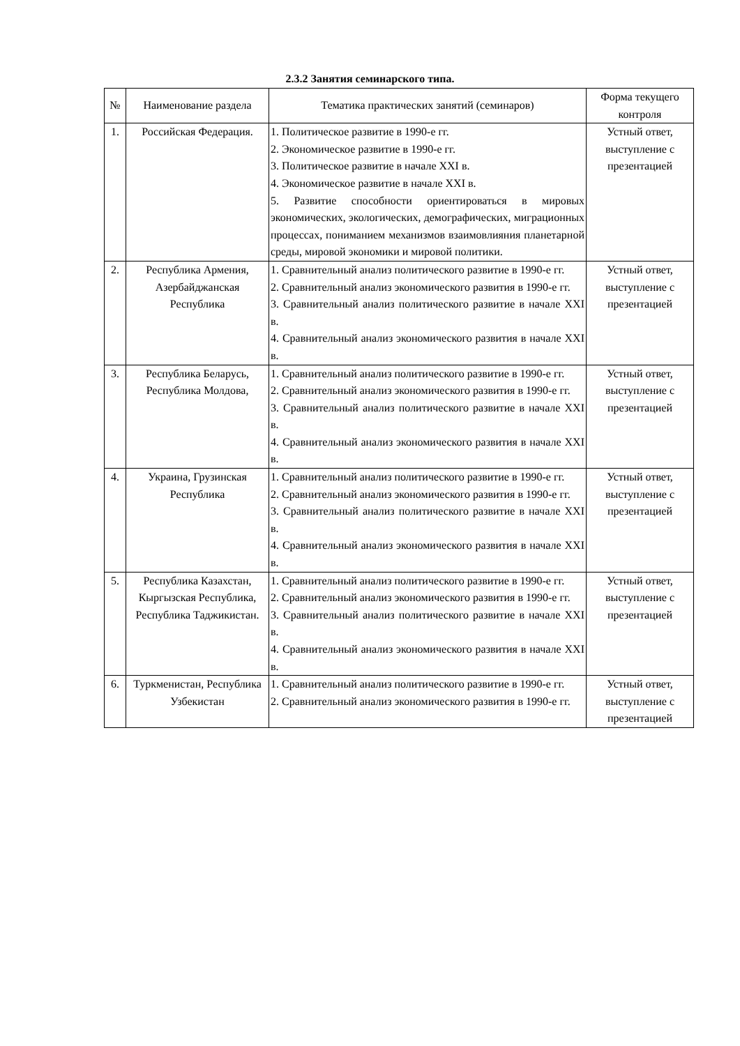2.3.2 Занятия семинарского типа.
| № | Наименование раздела | Тематика практических занятий (семинаров) | Форма текущего контроля |
| --- | --- | --- | --- |
| 1. | Российская Федерация. | 1. Политическое развитие в 1990-е гг. 2. Экономическое развитие в 1990-е гг. 3. Политическое развитие в начале XXI в. 4. Экономическое развитие в начале XXI в. 5. Развитие способности ориентироваться в мировых экономических, экологических, демографических, миграционных процессах, пониманием механизмов взаимовлияния планетарной среды, мировой экономики и мировой политики. | Устный ответ, выступление с презентацией |
| 2. | Республика Армения, Азербайджанская Республика | 1. Сравнительный анализ политического развитие в 1990-е гг. 2. Сравнительный анализ экономического развития в 1990-е гг. 3. Сравнительный анализ политического развитие в начале XXI в. 4. Сравнительный анализ экономического развития в начале XXI в. | Устный ответ, выступление с презентацией |
| 3. | Республика Беларусь, Республика Молдова, | 1. Сравнительный анализ политического развитие в 1990-е гг. 2. Сравнительный анализ экономического развития в 1990-е гг. 3. Сравнительный анализ политического развитие в начале XXI в. 4. Сравнительный анализ экономического развития в начале XXI в. | Устный ответ, выступление с презентацией |
| 4. | Украина, Грузинская Республика | 1. Сравнительный анализ политического развитие в 1990-е гг. 2. Сравнительный анализ экономического развития в 1990-е гг. 3. Сравнительный анализ политического развитие в начале XXI в. 4. Сравнительный анализ экономического развития в начале XXI в. | Устный ответ, выступление с презентацией |
| 5. | Республика Казахстан, Кыргызская Республика, Республика Таджикистан. | 1. Сравнительный анализ политического развитие в 1990-е гг. 2. Сравнительный анализ экономического развития в 1990-е гг. 3. Сравнительный анализ политического развитие в начале XXI в. 4. Сравнительный анализ экономического развития в начале XXI в. | Устный ответ, выступление с презентацией |
| 6. | Туркменистан, Республика Узбекистан | 1. Сравнительный анализ политического развитие в 1990-е гг. 2. Сравнительный анализ экономического развития в 1990-е гг. | Устный ответ, выступление с презентацией |